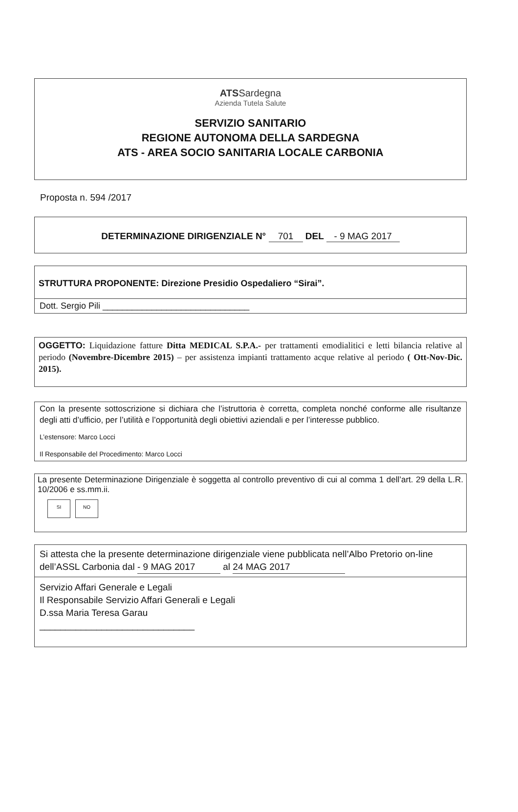ATSSardegna
Azienda Tutela Salute
SERVIZIO SANITARIO
REGIONE AUTONOMA DELLA SARDEGNA
ATS - AREA SOCIO SANITARIA LOCALE CARBONIA
Proposta n. 594 /2017
DETERMINAZIONE DIRIGENZIALE N° 701 DEL - 9 MAG 2017
STRUTTURA PROPONENTE: Direzione Presidio Ospedaliero “Sirai”.
Dott. Sergio Pili ______________________________
OGGETTO: Liquidazione fatture Ditta MEDICAL S.P.A.- per trattamenti emodialitici e letti bilancia relative al periodo (Novembre-Dicembre 2015) – per assistenza impianti trattamento acque relative al periodo ( Ott-Nov-Dic. 2015).
Con la presente sottoscrizione si dichiara che l’istruttoria è corretta, completa nonché conforme alle risultanze degli atti d’ufficio, per l’utilità e l’opportunità degli obiettivi aziendali e per l’interesse pubblico.
L’estensore: Marco Locci
Il Responsabile del Procedimento: Marco Locci
La presente Determinazione Dirigenziale è soggetta al controllo preventivo di cui al comma 1 dell’art. 29 della L.R. 10/2006 e ss.mm.ii.
SI NO
Si attesta che la presente determinazione dirigenziale viene pubblicata nell’Albo Pretorio on-line dell’ASSL Carbonia dal - 9 MAG 2017 al 24 MAG 2017
Servizio Affari Generale e Legali
Il Responsabile Servizio Affari Generali e Legali
D.ssa Maria Teresa Garau
______________________________